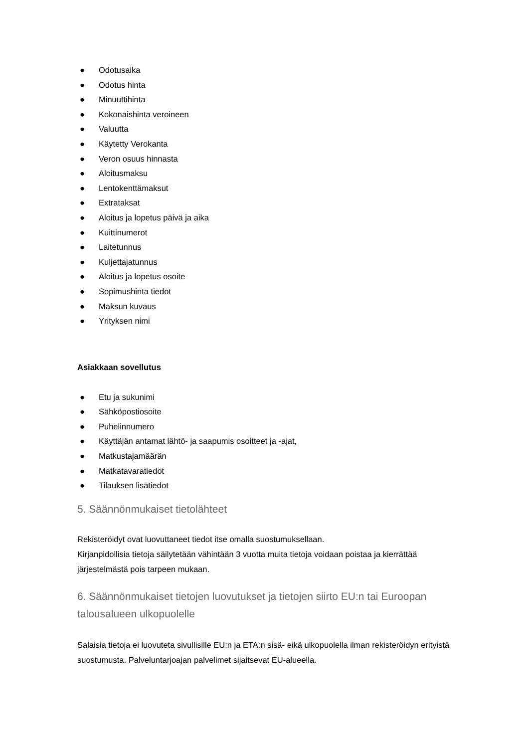● Odotusaika
● Odotus hinta
● Minuuttihinta
● Kokonaishinta veroineen
● Valuutta
● Käytetty Verokanta
● Veron osuus hinnasta
● Aloitusmaksu
● Lentokenttämaksut
● Extrataksat
● Aloitus ja lopetus päivä ja aika
● Kuittinumerot
● Laitetunnus
● Kuljettajatunnus
● Aloitus ja lopetus osoite
● Sopimushinta tiedot
● Maksun kuvaus
● Yrityksen nimi
Asiakkaan sovellutus
● Etu ja sukunimi
● Sähköpostiosoite
● Puhelinnumero
● Käyttäjän antamat lähtö- ja saapumis osoitteet ja -ajat,
● Matkustajamäärän
● Matkatavaratiedot
● Tilauksen lisätiedot
5. Säännönmukaiset tietolähteet
Rekisteröidyt ovat luovuttaneet tiedot itse omalla suostumuksellaan.
Kirjanpidollisia tietoja säilytetään vähintään 3 vuotta muita tietoja voidaan poistaa ja kierrättää järjestelmästä pois tarpeen mukaan.
6. Säännönmukaiset tietojen luovutukset ja tietojen siirto EU:n tai Euroopan talousalueen ulkopuolelle
Salaisia tietoja ei luovuteta sivullisille EU:n ja ETA:n sisä- eikä ulkopuolella ilman rekisteröidyn erityistä suostumusta. Palveluntarjoajan palvelimet sijaitsevat EU-alueella.